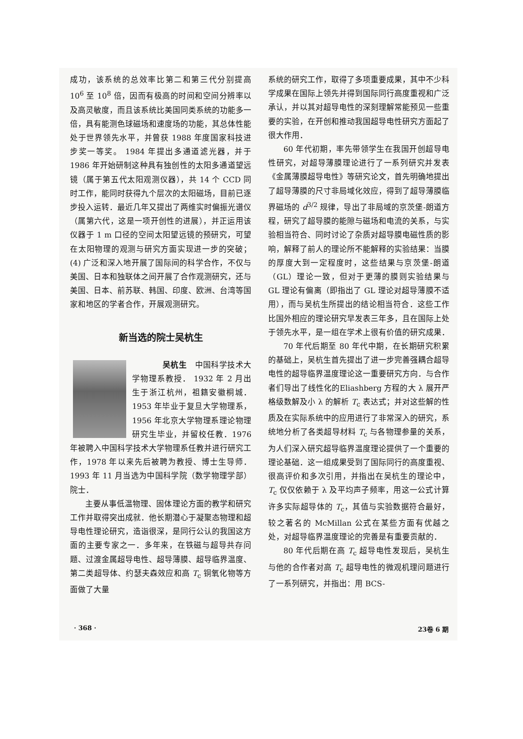成功，该系统的总效率比第二和第三代分别提高 10<sup>6</sup> 至 10<sup>8</sup> 倍，因而有极高的时间和空间分辨率以及高灵敏度，而且该系统比美国同类系统的功能多一倍，具有能测色球磁场和速度场的功能，其总体性能处于世界领先水平，并曾获 1988 年度国家科技进步奖一等奖。 1984 年提出多通道滤光器，并于 1986 年开始研制这种具有独创性的太阳多通道望远镜（属于第五代太阳观测仪器），共 14 个 CCD 同时工作，能同时获得九个层次的太阳磁场，目前已逐步投入运转．最近几年又提出了两维实时偏振光谱仪（属第六代，这是一项开创性的进展），并正运用该仪器于 1 m 口径的空间太阳望远镜的预研究，可望在太阳物理的观测与研究方面实现进一步的突破；(4) 广泛和深入地开展了国际间的科学合作，不仅与美国、日本和独联体之间开展了合作观测研究，还与美国、日本、前苏联、韩国、印度、欧洲、台湾等国家和地区的学者合作，开展观测研究。
新当选的院士吴杭生
吴杭生　中国科学技术大学物理系教授． 1932 年 2 月出生于浙江杭州，祖籍安徽桐城． 1953 年毕业于复旦大学物理系，1956 年北京大学物理系理论物理研究生毕业，并留校任教．1976 年被聘入中国科学技术大学物理系任教并进行研究工作，1978 年以来先后被聘为教授、博士生导师．1993 年 11 月当选为中国科学院（数学物理学部）院士．
主要从事低温物理、固体理论方面的教学和研究工作并取得突出成就．他长期潜心于凝聚态物理和超导电性理论研究，造诣很深，是同行公认的我国这方面的主要专家之一．多年来，在铁磁与超导共存问题、过渡金属超导电性、超导薄膜、超导临界温度、第二类超导体、约瑟夫森效应和高 T<sub>c</sub> 铜氧化物等方面做了大量
系统的研究工作，取得了多项重要成果，其中不少科学成果在国际上领先并得到国际同行高度重视和广泛承认，并以其对超导电性的深刻理解常能预见一些重要的实验，在开创和推动我国超导电性研究方面起了很大作用．
60 年代初期，率先带领学生在我国开创超导电性研究，对超导薄膜理论进行了一系列研究并发表《金属薄膜超导电性》等研究论文，首先明确地提出了超导薄膜的尺寸非局域化效应，得到了超导薄膜临界磁场的 d<sup>3/2</sup> 规律，导出了非局域的京茨堡-朗道方程，研究了超导膜的能隙与磁场和电流的关系，与实验相当符合、同时讨论了杂质对超导膜电磁性质的影响，解释了前人的理论所不能解释的实验结果：当膜的厚度大到一定程度时，这些结果与京茨堡-朗道（GL）理论一致，但对于更薄的膜则实验结果与 GL 理论有偏离（即指出了 GL 理论对超导薄膜不适用），而与吴杭生所提出的结论相当符合．这些工作比国外相应的理论研究早发表三年多，且在国际上处于领先水平，是一组在学术上很有价值的研究成果．
70 年代后期至 80 年代中期，在长期研究积累的基础上，吴杭生首先提出了进一步完善强耦合超导电性的超导临界温度理论这一重要研究方向．与合作者们导出了线性化的Eliashberg 方程的大 λ 展开严格级数解及小 λ 的解析 T<sub>c</sub> 表达式；并对这些解的性质及在实际系统中的应用进行了非常深入的研究，系统地分析了各类超导材料 T<sub>c</sub> 与各物理参量的关系，为人们深入研究超导临界温度理论提供了一个重要的理论基础．这一组成果受到了国际同行的高度重视、很高评价和多次引用，并指出在吴杭生的理论中，T<sub>c</sub> 仅仅依赖于 λ 及平均声子频率，用这一公式计算许多实际超导体的 T<sub>c</sub>，其值与实验数据符合最好，较之著名的 McMillan 公式在某些方面有优越之处，对超导临界温度理论的完善是有重要贡献的．
80 年代后期在高 T<sub>c</sub> 超导电性发现后，吴杭生与他的合作者对高 T<sub>c</sub> 超导电性的微观机理问题进行了一系列研究，并指出：用 BCS-
· 368 · 23卷 6 期